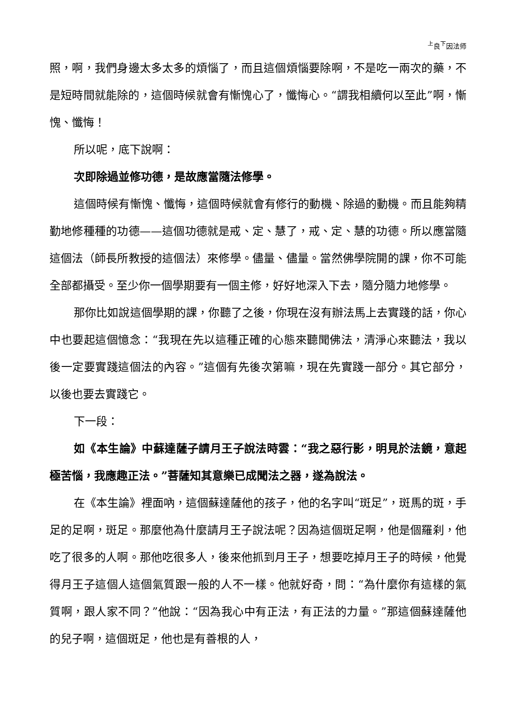<sup>上</sup>良<sup>下</sup>因法师
照，啊，我們身邊太多太多的煩惱了，而且這個煩惱要除啊，不是吃一兩次的藥，不是短時間就能除的，這個時候就會有慚愧心了，懺悔心。“謂我相續何以至此”啊，慚愧、懺悔！
所以呢，底下說啊：
次即除過並修功德，是故應當隨法修學。
這個時候有慚愧、懺悔，這個時候就會有修行的動機、除過的動機。而且能夠精勤地修種種的功德——這個功德就是戒、定、慧了，戒、定、慧的功德。所以應當隨這個法（師長所教授的這個法）來修學。儘量、儘量。當然佛學院開的課，你不可能全部都攝受。至少你一個學期要有一個主修，好好地深入下去，隨分隨力地修學。
那你比如說這個學期的課，你聽了之後，你現在沒有辦法馬上去實踐的話，你心中也要起這個憶念：“我現在先以這種正確的心態來聽聞佛法，清淨心來聽法，我以後一定要實踐這個法的內容。”這個有先後次第嘛，現在先實踐一部分。其它部分，以後也要去實踐它。
下一段：
如《本生論》中蘇達薩子請月王子說法時雲：“我之惡行影，明見於法鏡，意起極苦惱，我應趣正法。”菩薩知其意樂已成聞法之器，遂為說法。
在《本生論》裡面吶，這個蘇達薩他的孩子，他的名字叫“斑足”，斑馬的斑，手足的足啊，斑足。那麼他為什麼請月王子說法呢？因為這個斑足啊，他是個羅刹，他吃了很多的人啊。那他吃很多人，後來他抓到月王子，想要吃掉月王子的時候，他覺得月王子這個人這個氣質跟一般的人不一樣。他就好奇，問：“為什麼你有這樣的氣質啊，跟人家不同？”他說：“因為我心中有正法，有正法的力量。”那這個蘇達薩他的兒子啊，這個斑足，他也是有善根的人，